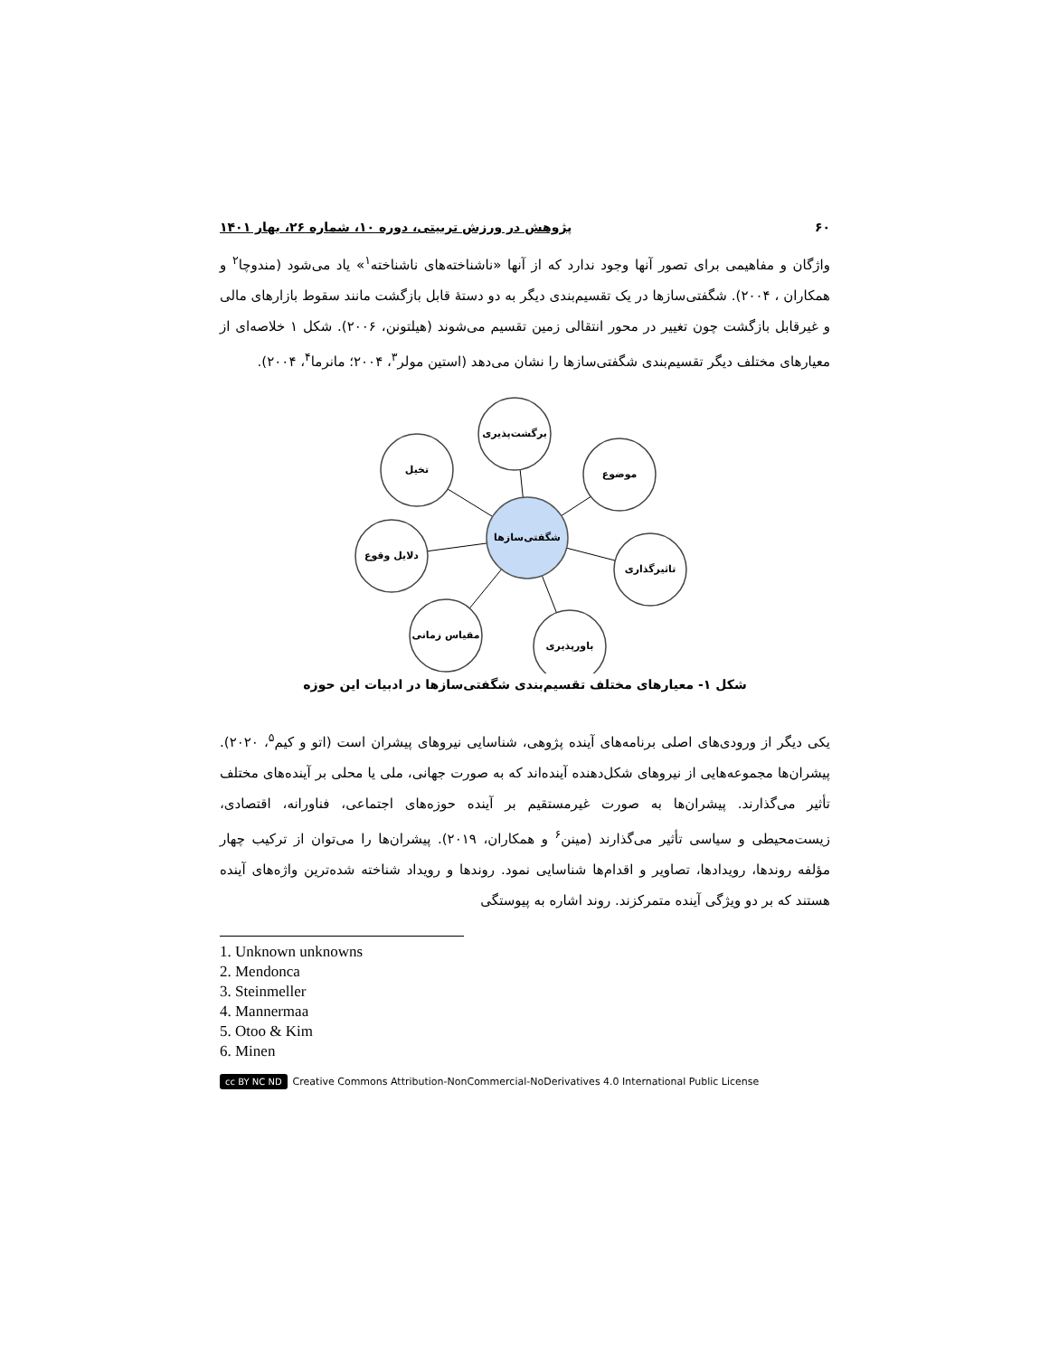۶۰ پژوهش در ورزش تربیتی، دوره ۱۰، شماره ۲۶، بهار ۱۴۰۱
واژگان و مفاهیمی برای تصور آنها وجود ندارد که از آنها «ناشناخته‌های ناشناخته<sup>۱</sup>» یاد می‌شود (مندوچا<sup>۲</sup> و همکاران ، ۲۰۰۴). شگفتی‌سازها در یک تقسیم‌بندی دیگر به دو دستهٔ قابل بازگشت مانند سقوط بازارهای مالی و غیرقابل بازگشت چون تغییر در محور انتقالی زمین تقسیم می‌شوند (هیلتونن، ۲۰۰۶). شکل ۱ خلاصه‌ای از معیارهای مختلف دیگر تقسیم‌بندی شگفتی‌سازها را نشان می‌دهد (استین مولر<sup>۳</sup>، ۲۰۰۴؛ مانرما<sup>۴</sup>، ۲۰۰۴).
برگشت‌پذیری
تخیل
موضوع
دلایل وقوع
تاثیرگذاری
مقیاس زمانی
باورپذیری
شگفتی‌سازها
شکل ۱- معیارهای مختلف تقسیم‌بندی شگفتی‌سازها در ادبیات این حوزه
یکی دیگر از ورودی‌های اصلی برنامه‌های آینده پژوهی، شناسایی نیروهای پیشران است (اتو و کیم<sup>۵</sup>، ۲۰۲۰). پیشران‌ها مجموعه‌هایی از نیروهای شکل‌دهنده آینده‌اند که به صورت جهانی، ملی یا محلی بر آینده‌های مختلف تأثیر می‌گذارند. پیشران‌ها به صورت غیرمستقیم بر آینده حوزه‌های اجتماعی، فناورانه، اقتصادی، زیست‌محیطی و سیاسی تأثیر می‌گذارند (مینن<sup>۶</sup> و همکاران، ۲۰۱۹). پیشران‌ها را می‌توان از ترکیب چهار مؤلفه روندها، رویدادها، تصاویر و اقدام‌ها شناسایی نمود. روندها و رویداد شناخته شده‌ترین واژه‌های آینده هستند که بر دو ویژگی آینده متمرکزند. روند اشاره به پیوستگی
1. Unknown unknowns
2. Mendonca
3. Steinmeller
4. Mannermaa
5. Otoo & Kim
6. Minen
cc BY NC ND Creative Commons Attribution-NonCommercial-NoDerivatives 4.0 International Public License